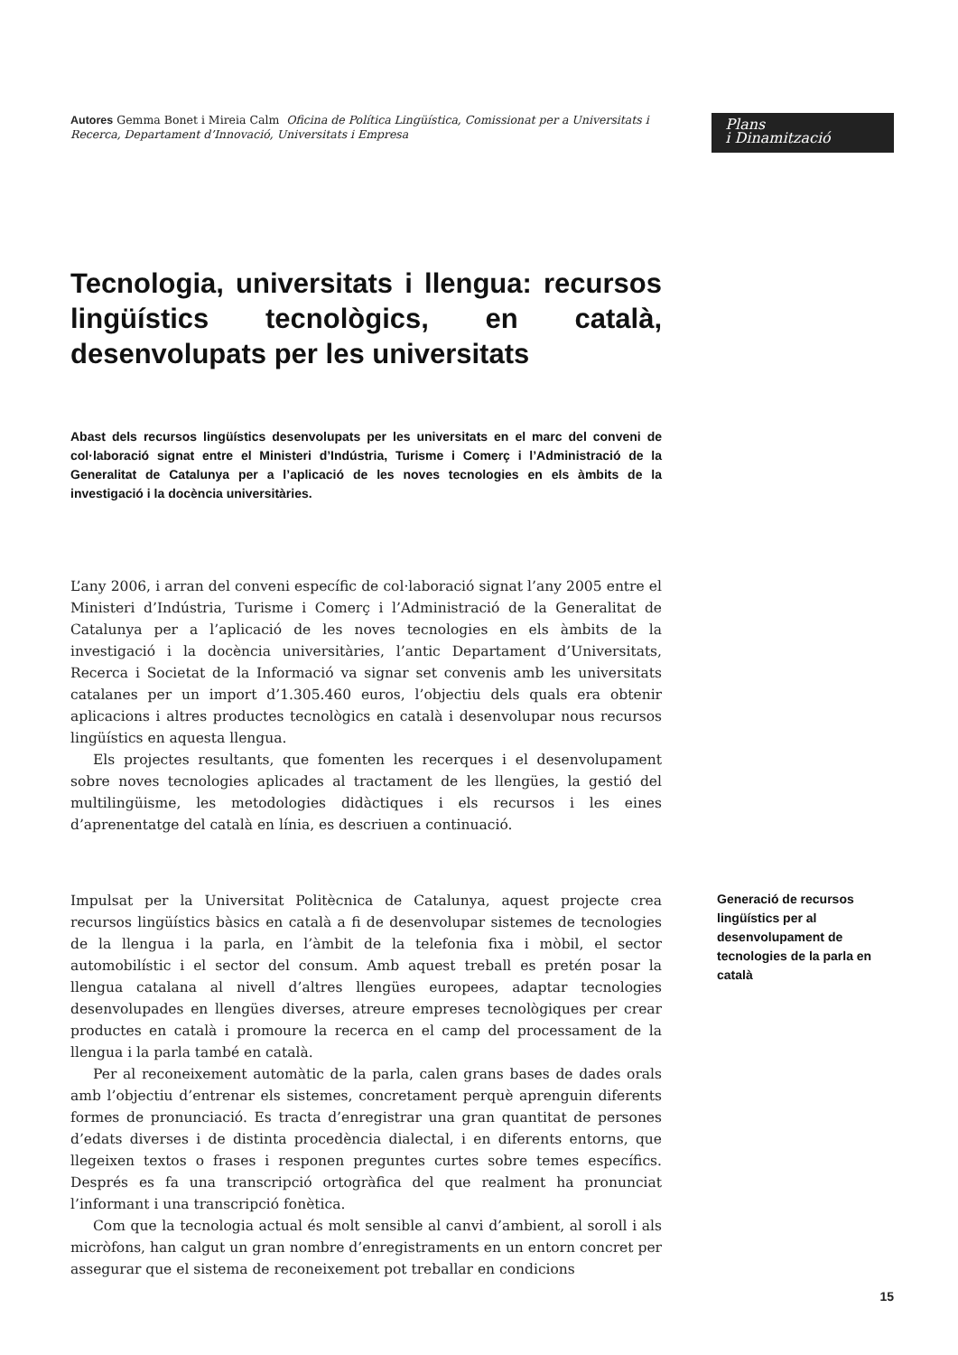Autores Gemma Bonet i Mireia Calm Oficina de Política Lingüística, Comissionat per a Universitats i Recerca, Departament d’Innovació, Universitats i Empresa
Plans
i Dinamització
Tecnologia, universitats i llengua: recursos lingüístics tecnològics, en català, desenvolupats per les universitats
Abast dels recursos lingüístics desenvolupats per les universitats en el marc del conveni de col·laboració signat entre el Ministeri d’Indústria, Turisme i Comerç i l’Administració de la Generalitat de Catalunya per a l’aplicació de les noves tecnologies en els àmbits de la investigació i la docència universitàries.
L’any 2006, i arran del conveni específic de col·laboració signat l’any 2005 entre el Ministeri d’Indústria, Turisme i Comerç i l’Administració de la Generalitat de Catalunya per a l’aplicació de les noves tecnologies en els àmbits de la investigació i la docència universitàries, l’antic Departament d’Universitats, Recerca i Societat de la Informació va signar set convenis amb les universitats catalanes per un import d’1.305.460 euros, l’objectiu dels quals era obtenir aplicacions i altres productes tecnològics en català i desenvolupar nous recursos lingüístics en aquesta llengua.
Els projectes resultants, que fomenten les recerques i el desenvolupament sobre noves tecnologies aplicades al tractament de les llengües, la gestió del multilingüisme, les metodologies didàctiques i els recursos i les eines d’aprenentatge del català en línia, es descriuen a continuació.
Impulsat per la Universitat Politècnica de Catalunya, aquest projecte crea recursos lingüístics bàsics en català a fi de desenvolupar sistemes de tecnologies de la llengua i la parla, en l’àmbit de la telefonia fixa i mòbil, el sector automobilístic i el sector del consum. Amb aquest treball es pretén posar la llengua catalana al nivell d’altres llengües europees, adaptar tecnologies desenvolupades en llengües diverses, atreure empreses tecnològiques per crear productes en català i promoure la recerca en el camp del processament de la llengua i la parla també en català.
Per al reconeixement automàtic de la parla, calen grans bases de dades orals amb l’objectiu d’entrenar els sistemes, concretament perquè aprenguin diferents formes de pronunciació. Es tracta d’enregistrar una gran quantitat de persones d’edats diverses i de distinta procedència dialectal, i en diferents entorns, que llegeixen textos o frases i responen preguntes curtes sobre temes específics. Després es fa una transcripció ortogràfica del que realment ha pronunciat l’informant i una transcripció fonètica.
Com que la tecnologia actual és molt sensible al canvi d’ambient, al soroll i als micròfons, han calgut un gran nombre d’enregistraments en un entorn concret per assegurar que el sistema de reconeixement pot treballar en condicions
Generació de recursos lingüístics per al desenvolupament de tecnologies de la parla en català
15